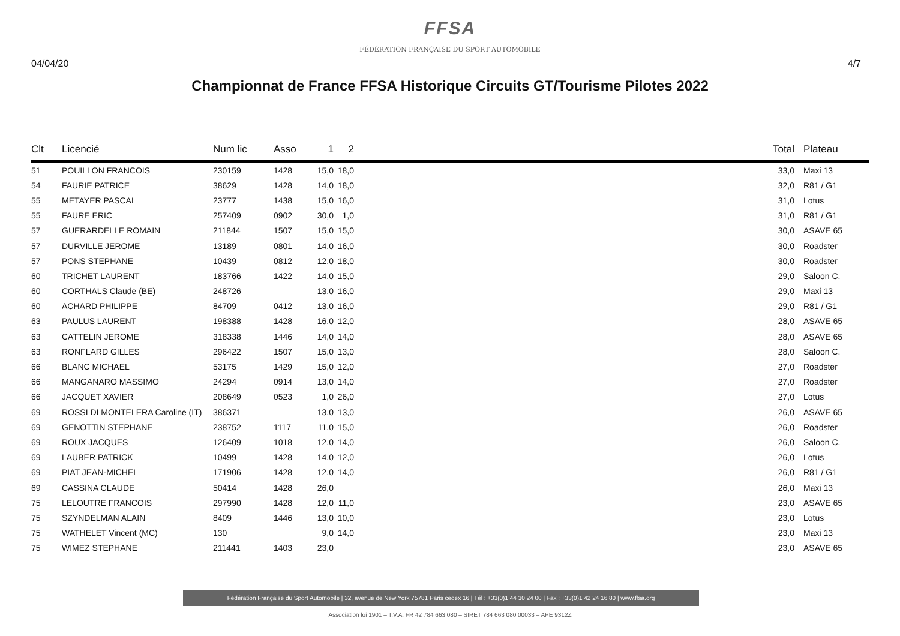FFSA
FÉDÉRATION FRANÇAISE DU SPORT AUTOMOBILE
04/04/20 4/7
Championnat de France FFSA Historique Circuits GT/Tourisme Pilotes 2022
| Clt | Licencié | Num lic | Asso | 1 | 2 | | Total | Plateau |
| --- | --- | --- | --- | --- | --- | --- | --- | --- |
| 51 | POUILLON FRANCOIS | 230159 | 1428 | 15,0 | 18,0 | | 33,0 | Maxi 13 |
| 54 | FAURIE PATRICE | 38629 | 1428 | 14,0 | 18,0 | | 32,0 | R81 / G1 |
| 55 | METAYER PASCAL | 23777 | 1438 | 15,0 | 16,0 | | 31,0 | Lotus |
| 55 | FAURE ERIC | 257409 | 0902 | 30,0 | 1,0 | | 31,0 | R81 / G1 |
| 57 | GUERARDELLE ROMAIN | 211844 | 1507 | 15,0 | 15,0 | | 30,0 | ASAVE 65 |
| 57 | DURVILLE JEROME | 13189 | 0801 | 14,0 | 16,0 | | 30,0 | Roadster |
| 57 | PONS STEPHANE | 10439 | 0812 | 12,0 | 18,0 | | 30,0 | Roadster |
| 60 | TRICHET LAURENT | 183766 | 1422 | 14,0 | 15,0 | | 29,0 | Saloon C. |
| 60 | CORTHALS Claude (BE) | 248726 | | 13,0 | 16,0 | | 29,0 | Maxi 13 |
| 60 | ACHARD PHILIPPE | 84709 | 0412 | 13,0 | 16,0 | | 29,0 | R81 / G1 |
| 63 | PAULUS LAURENT | 198388 | 1428 | 16,0 | 12,0 | | 28,0 | ASAVE 65 |
| 63 | CATTELIN JEROME | 318338 | 1446 | 14,0 | 14,0 | | 28,0 | ASAVE 65 |
| 63 | RONFLARD GILLES | 296422 | 1507 | 15,0 | 13,0 | | 28,0 | Saloon C. |
| 66 | BLANC MICHAEL | 53175 | 1429 | 15,0 | 12,0 | | 27,0 | Roadster |
| 66 | MANGANARO MASSIMO | 24294 | 0914 | 13,0 | 14,0 | | 27,0 | Roadster |
| 66 | JACQUET XAVIER | 208649 | 0523 | 1,0 | 26,0 | | 27,0 | Lotus |
| 69 | ROSSI DI MONTELERA Caroline (IT) | 386371 | | 13,0 | 13,0 | | 26,0 | ASAVE 65 |
| 69 | GENOTTIN STEPHANE | 238752 | 1117 | 11,0 | 15,0 | | 26,0 | Roadster |
| 69 | ROUX JACQUES | 126409 | 1018 | 12,0 | 14,0 | | 26,0 | Saloon C. |
| 69 | LAUBER PATRICK | 10499 | 1428 | 14,0 | 12,0 | | 26,0 | Lotus |
| 69 | PIAT JEAN-MICHEL | 171906 | 1428 | 12,0 | 14,0 | | 26,0 | R81 / G1 |
| 69 | CASSINA CLAUDE | 50414 | 1428 | 26,0 | | | 26,0 | Maxi 13 |
| 75 | LELOUTRE FRANCOIS | 297990 | 1428 | 12,0 | 11,0 | | 23,0 | ASAVE 65 |
| 75 | SZYNDELMAN ALAIN | 8409 | 1446 | 13,0 | 10,0 | | 23,0 | Lotus |
| 75 | WATHELET Vincent (MC) | 130 | | 9,0 | 14,0 | | 23,0 | Maxi 13 |
| 75 | WIMEZ STEPHANE | 211441 | 1403 | 23,0 | | | 23,0 | ASAVE 65 |
Fédération Française du Sport Automobile | 32, avenue de New York 75781 Paris cedex 16 | Tél : +33(0)1 44 30 24 00 | Fax : +33(0)1 42 24 16 80 | www.ffsa.org
Association loi 1901 – T.V.A. FR 42 784 663 080 – SIRET 784 663 080 00033 – APE 9312Z